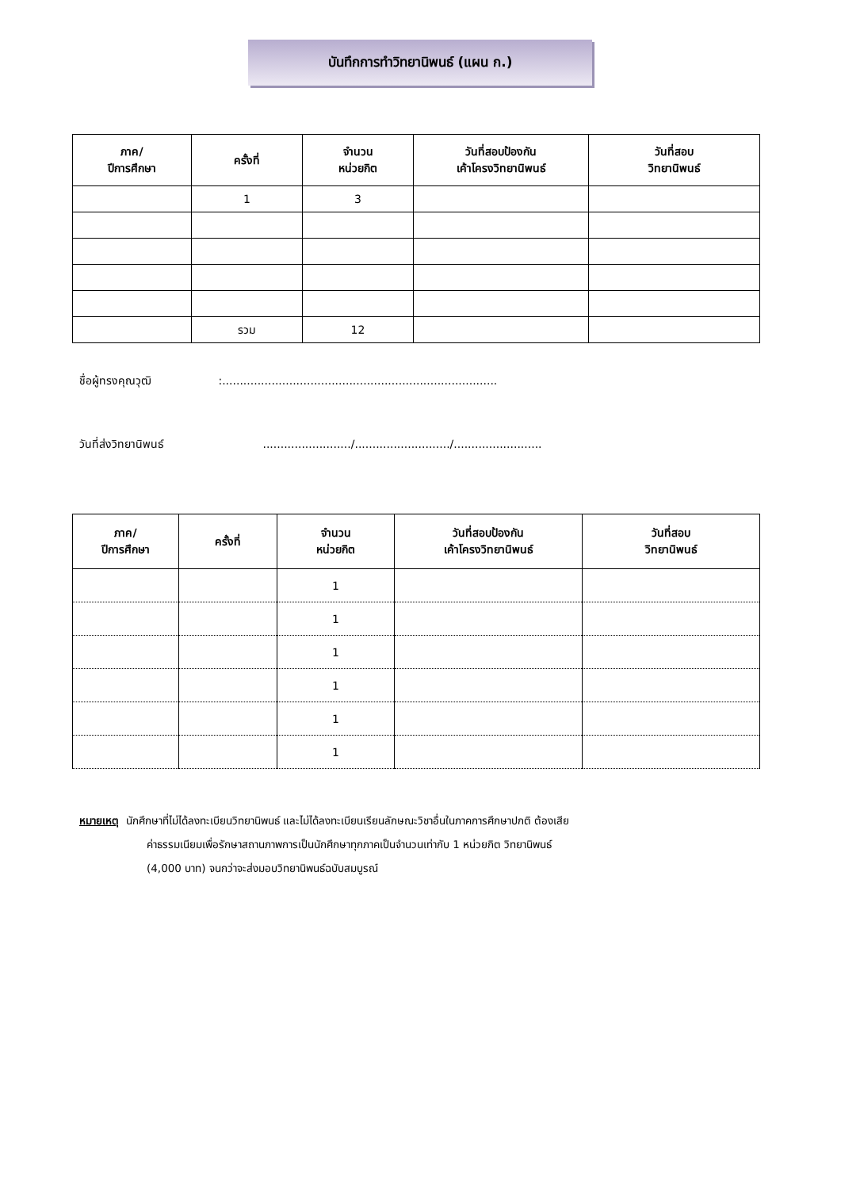บันทึกการทำวิทยานิพนธ์ (แผน ก.)
| ภาค/ ปีการศึกษา | ครั้งที่ | จำนวน หน่วยกิต | วันที่สอบป้องกัน เค้าโครงวิทยานิพนธ์ | วันที่สอบ วิทยานิพนธ์ |
| --- | --- | --- | --- | --- |
| | 1 | 3 | | |
| | รวม | 12 | | |
ชื่อผู้ทรงคุณวุฒิ :..............................................................................
วันที่ส่งวิทยานิพนธ์ ........................./.........................../.........................
| ภาค/ ปีการศึกษา | ครั้งที่ | จำนวน หน่วยกิต | วันที่สอบป้องกัน เค้าโครงวิทยานิพนธ์ | วันที่สอบ วิทยานิพนธ์ |
| --- | --- | --- | --- | --- |
| | | 1 | | |
| | | 1 | | |
| | | 1 | | |
| | | 1 | | |
| | | 1 | | |
| | | 1 | | |
หมายเหตุ นักศึกษาที่ไม่ได้ลงทะเบียนวิทยานิพนธ์ และไม่ได้ลงทะเบียนเรียนลักษณะวิชาอื่นในภาคการศึกษาปกติ ต้องเสีย
ค่าธรรมเนียมเพื่อรักษาสถานภาพการเป็นนักศึกษาทุกภาคเป็นจำนวนเท่ากับ 1 หน่วยกิต วิทยานิพนธ์
(4,000 บาท) จนกว่าจะส่งมอบวิทยานิพนธ์ฉบับสมบูรณ์